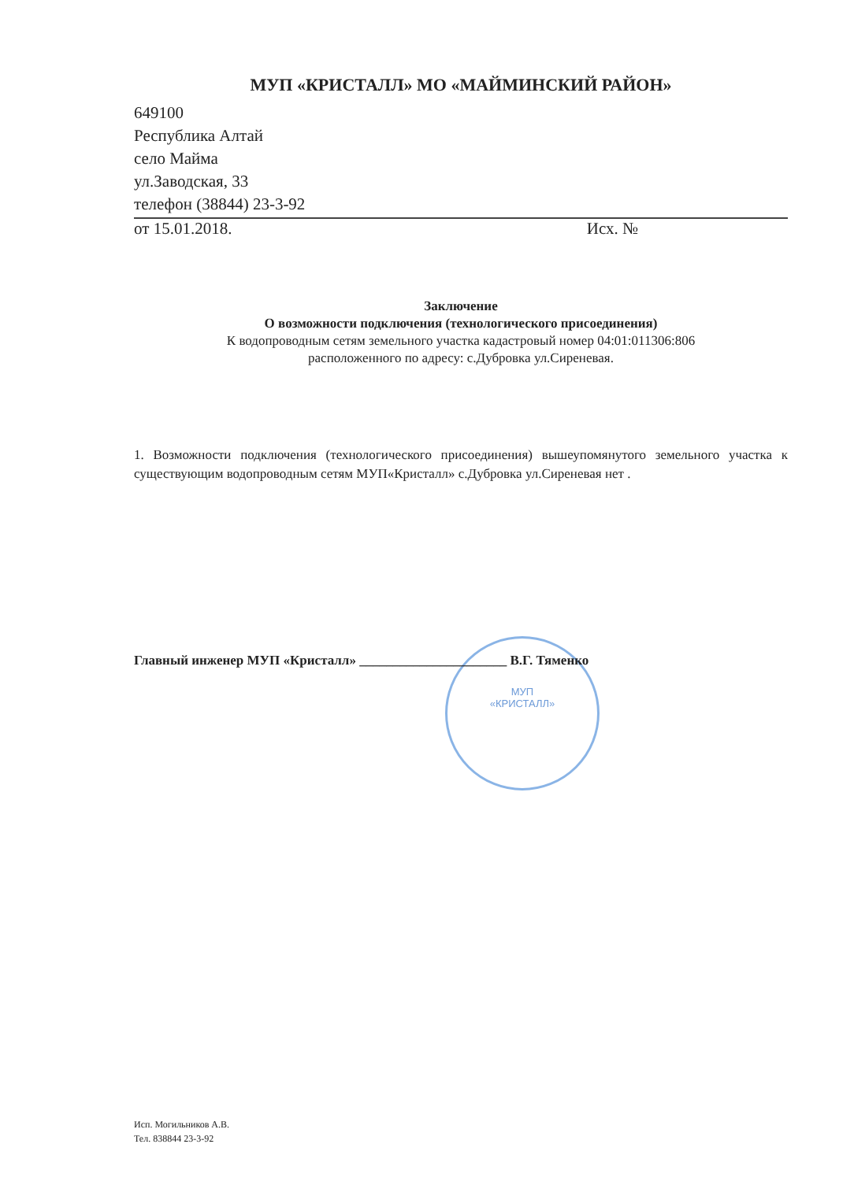МУП
«КРИСТАЛЛ»
МУП «КРИСТАЛЛ» МО «МАЙМИНСКИЙ РАЙОН»
649100
Республика Алтай
село Майма
ул.Заводская, 33
телефон (38844) 23-3-92
от 15.01.2018. Исх. №
Заключение
О возможности подключения (технологического присоединения)
К водопроводным сетям земельного участка кадастровый номер 04:01:011306:806
расположенного по адресу: с.Дубровка ул.Сиреневая.
1. Возможности подключения (технологического присоединения) вышеупомянутого земельного участка к существующим водопроводным сетям МУП«Кристалл» с.Дубровка ул.Сиреневая нет .
Главный инженер МУП «Кристалл» ______________________ В.Г. Тяменко
Исп. Могильников А.В.
Тел. 838844 23-3-92